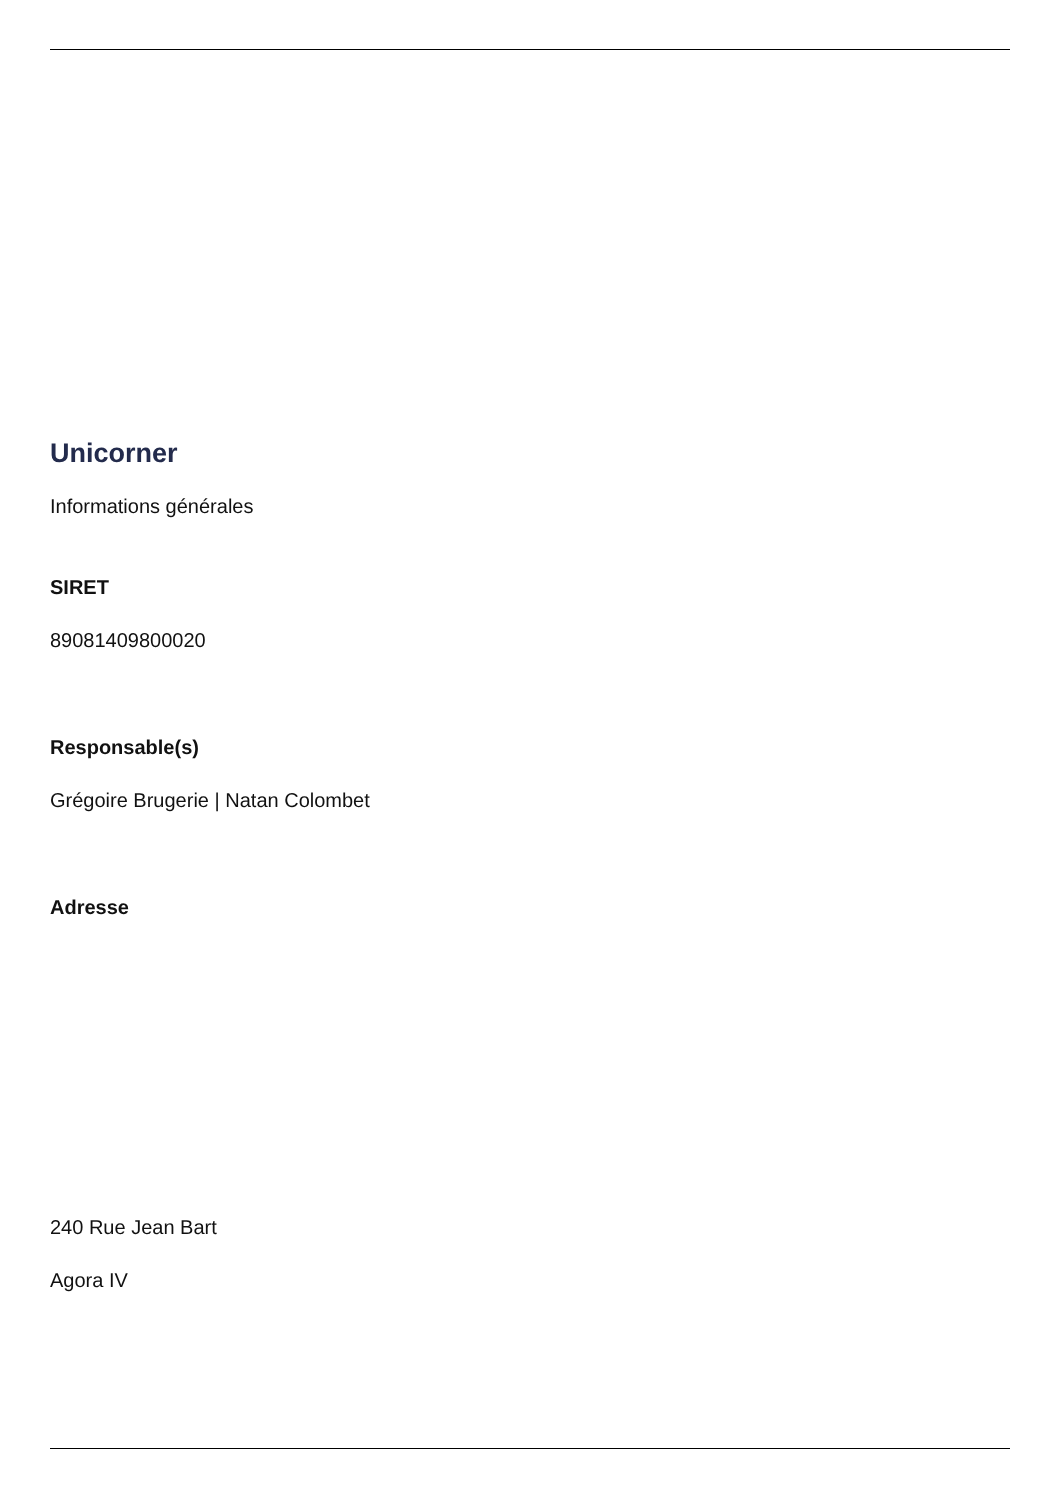Unicorner
Informations générales
SIRET
89081409800020
Responsable(s)
Grégoire Brugerie | Natan Colombet
Adresse
240 Rue Jean Bart
Agora IV